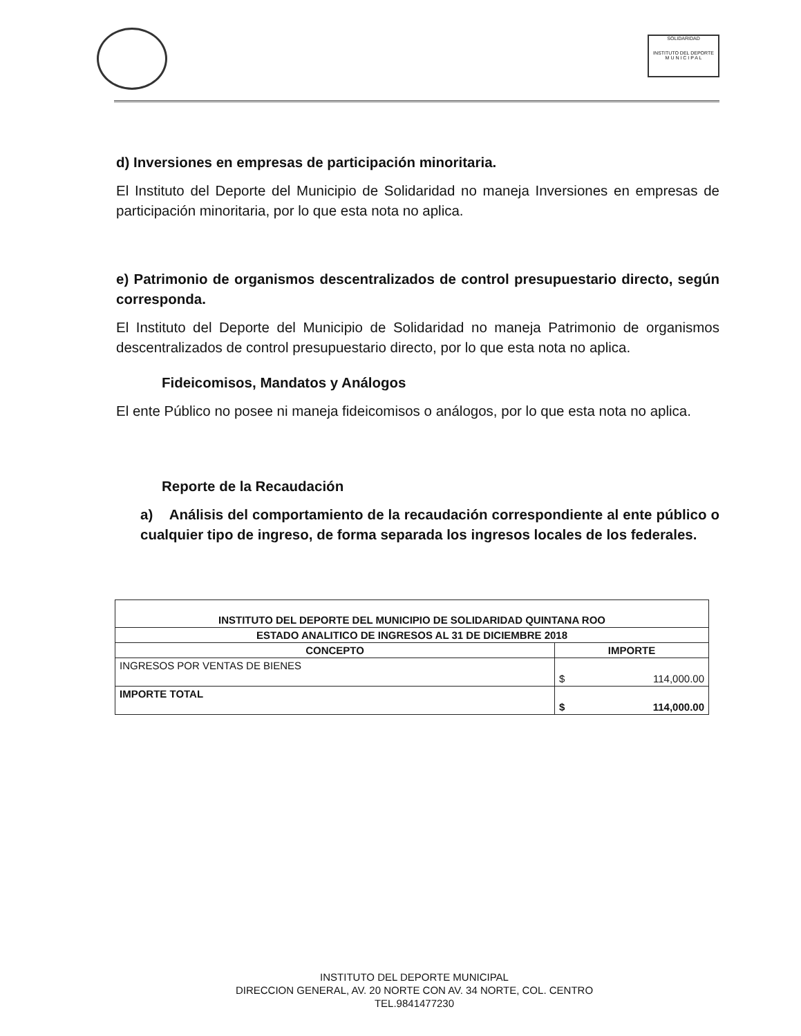SOLIDARIDAD
INSTITUTO DEL DEPORTE
M U N I C I P A L
d) Inversiones en empresas de participación minoritaria.
El Instituto del Deporte del Municipio de Solidaridad no maneja Inversiones en empresas de participación minoritaria, por lo que esta nota no aplica.
e) Patrimonio de organismos descentralizados de control presupuestario directo, según corresponda.
El Instituto del Deporte del Municipio de Solidaridad no maneja Patrimonio de organismos descentralizados de control presupuestario directo, por lo que esta nota no aplica.
Fideicomisos, Mandatos y Análogos
El ente Público no posee ni maneja fideicomisos o análogos, por lo que esta nota no aplica.
Reporte de la Recaudación
a) Análisis del comportamiento de la recaudación correspondiente al ente público o cualquier tipo de ingreso, de forma separada los ingresos locales de los federales.
| INSTITUTO DEL DEPORTE DEL MUNICIPIO DE SOLIDARIDAD QUINTANA ROO | |
| --- | --- |
| ESTADO ANALITICO DE INGRESOS AL 31 DE DICIEMBRE 2018 | |
| CONCEPTO | IMPORTE |
| INGRESOS POR VENTAS DE BIENES | $ 114,000.00 |
| IMPORTE TOTAL | $ 114,000.00 |
INSTITUTO DEL DEPORTE MUNICIPAL
DIRECCION GENERAL, AV. 20 NORTE CON AV. 34 NORTE, COL. CENTRO
TEL.9841477230